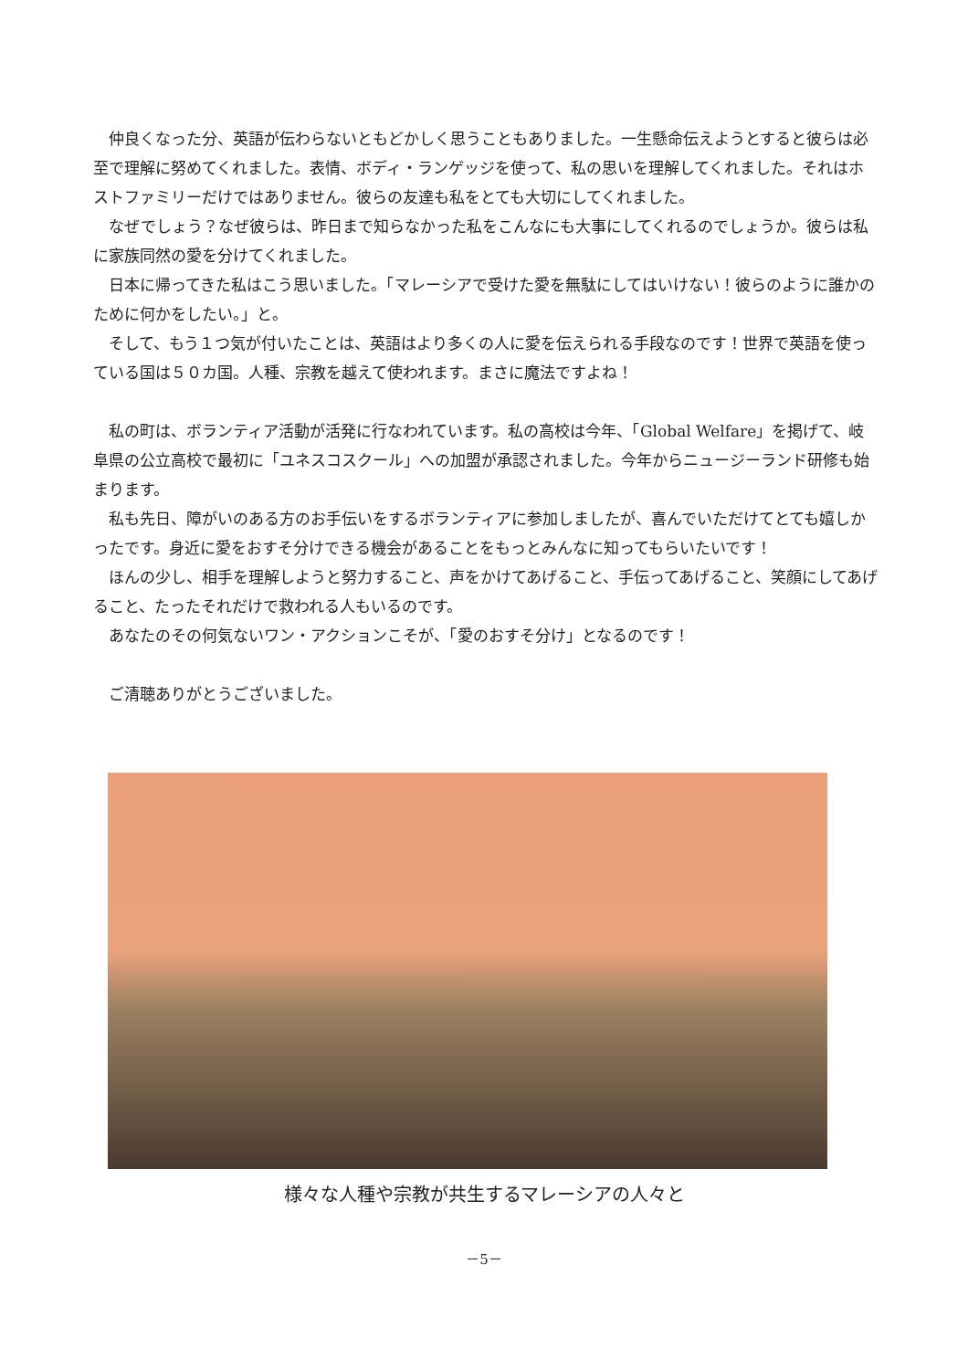仲良くなった分、英語が伝わらないともどかしく思うこともありました。一生懸命伝えようとすると彼らは必至で理解に努めてくれました。表情、ボディ・ランゲッジを使って、私の思いを理解してくれました。それはホストファミリーだけではありません。彼らの友達も私をとても大切にしてくれました。
なぜでしょう？なぜ彼らは、昨日まで知らなかった私をこんなにも大事にしてくれるのでしょうか。彼らは私に家族同然の愛を分けてくれました。
日本に帰ってきた私はこう思いました。「マレーシアで受けた愛を無駄にしてはいけない！彼らのように誰かのために何かをしたい。」と。
そして、もう１つ気が付いたことは、英語はより多くの人に愛を伝えられる手段なのです！世界で英語を使っている国は５０カ国。人種、宗教を越えて使われます。まさに魔法ですよね！
私の町は、ボランティア活動が活発に行なわれています。私の高校は今年、「Global Welfare」を掲げて、岐阜県の公立高校で最初に「ユネスコスクール」への加盟が承認されました。今年からニュージーランド研修も始まります。
私も先日、障がいのある方のお手伝いをするボランティアに参加しましたが、喜んでいただけてとても嬉しかったです。身近に愛をおすそ分けできる機会があることをもっとみんなに知ってもらいたいです！
ほんの少し、相手を理解しようと努力すること、声をかけてあげること、手伝ってあげること、笑顔にしてあげること、たったそれだけで救われる人もいるのです。
あなたのその何気ないワン・アクションこそが、「愛のおすそ分け」となるのです！
ご清聴ありがとうございました。
様々な人種や宗教が共生するマレーシアの人々と
－5－